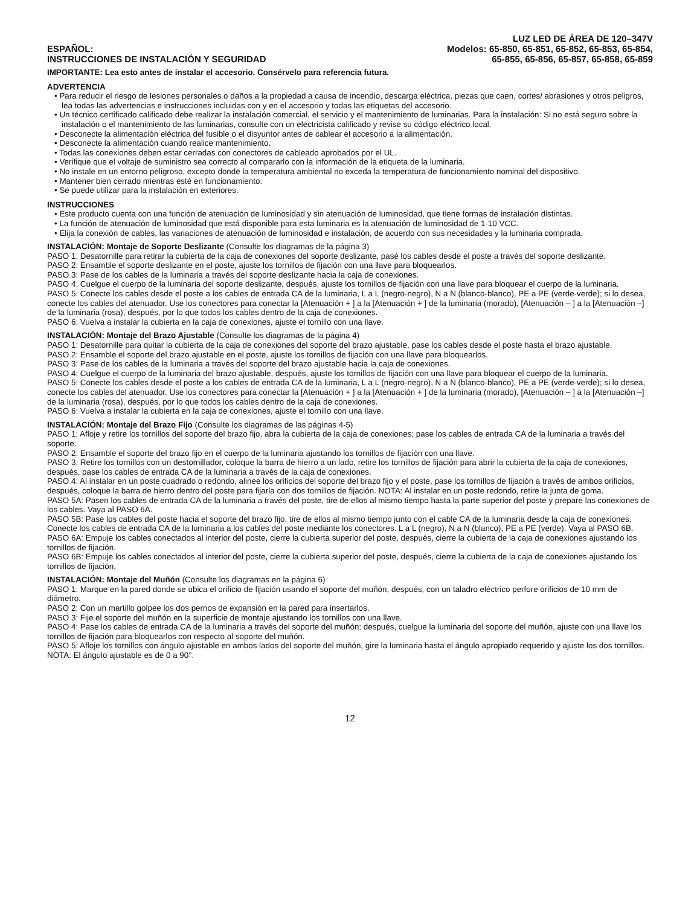ESPAÑOL:
INSTRUCCIONES DE INSTALACIÓN Y SEGURIDAD
LUZ LED DE ÁREA DE 120–347V
Modelos: 65-850, 65-851, 65-852, 65-853, 65-854,
65-855, 65-856, 65-857, 65-858, 65-859
IMPORTANTE: Lea esto antes de instalar el accesorio. Consérvelo para referencia futura.
ADVERTENCIA
• Para reducir el riesgo de lesiones personales o daños a la propiedad a causa de incendio, descarga eléctrica, piezas que caen, cortes/ abrasiones y otros peligros, lea todas las advertencias e instrucciones incluidas con y en el accesorio y todas las etiquetas del accesorio.
• Un técnico certificado calificado debe realizar la instalación comercial, el servicio y el mantenimiento de luminarias. Para la instalación: Si no está seguro sobre la instalación o el mantenimiento de las luminarias, consulte con un electricista calificado y revise su código eléctrico local.
• Desconecte la alimentación eléctrica del fusible o el disyuntor antes de cablear el accesorio a la alimentación.
• Desconecte la alimentación cuando realice mantenimiento.
• Todas las conexiones deben estar cerradas con conectores de cableado aprobados por el UL.
• Verifique que el voltaje de suministro sea correcto al compararlo con la información de la etiqueta de la luminaria.
• No instale en un entorno peligroso, excepto donde la temperatura ambiental no exceda la temperatura de funcionamiento nominal del dispositivo.
• Mantener bien cerrado mientras esté en funcionamiento.
• Se puede utilizar para la instalación en exteriores.
INSTRUCCIONES
• Este producto cuenta con una función de atenuación de luminosidad y sin atenuación de luminosidad, que tiene formas de instalación distintas.
• La función de atenuación de luminosidad que está disponible para esta luminaria es la atenuación de luminosidad de 1-10 VCC.
• Elija la conexión de cables, las variaciones de atenuación de luminosidad e instalación, de acuerdo con sus necesidades y la luminaria comprada.
INSTALACIÓN: Montaje de Soporte Deslizante (Consulte los diagramas de la página 3)
PASO 1: Desatornille para retirar la cubierta de la caja de conexiones del soporte deslizante, pasé los cables desde el poste a través del soporte deslizante.
PASO 2: Ensamble el soporte deslizante en el poste, ajuste los tornillos de fijación con una llave para bloquearlos.
PASO 3: Pase de los cables de la luminaria a través del soporte deslizante hacia la caja de conexiones.
PASO 4: Cuelgue el cuerpo de la luminaria del soporte deslizante, después, ajuste los tornillos de fijación con una llave para bloquear el cuerpo de la luminaria.
PASO 5: Conecte los cables desde el poste a los cables de entrada CA de la luminaria, L a L (negro-negro), N a N (blanco-blanco), PE a PE (verde-verde); si lo desea, conecte los cables del atenuador. Use los conectores para conectar la [Atenuación + ] a la [Atenuación + ] de la luminaria (morado), [Atenuación – ] a la [Atenuación –] de la luminaria (rosa), después, por lo que todos los cables dentro de la caja de conexiones.
PASO 6: Vuelva a instalar la cubierta en la caja de conexiones, ajuste el tornillo con una llave.
INSTALACIÓN: Montaje del Brazo Ajustable (Consulte los diagramas de la página 4)
PASO 1: Desatornille para quitar la cubierta de la caja de conexiones del soporte del brazo ajustable, pase los cables desde el poste hasta el brazo ajustable.
PASO 2: Ensamble el soporte del brazo ajustable en el poste, ajuste los tornillos de fijación con una llave para bloquearlos.
PASO 3: Pase de los cables de la luminaria a través del soporte del brazo ajustable hacia la caja de conexiones.
PASO 4: Cuelgue el cuerpo de la luminaria del brazo ajustable, después, ajuste los tornillos de fijación con una llave para bloquear el cuerpo de la luminaria.
PASO 5: Conecte los cables desde el poste a los cables de entrada CA de la luminaria, L a L (negro-negro), N a N (blanco-blanco), PE a PE (verde-verde); si lo desea, conecte los cables del atenuador. Use los conectores para conectar la [Atenuación + ] a la [Atenuación + ] de la luminaria (morado), [Atenuación – ] a la [Atenuación –] de la luminaria (rosa), después, por lo que todos los cables dentro de la caja de conexiones.
PASO 6: Vuelva a instalar la cubierta en la caja de conexiones, ajuste el tornillo con una llave.
INSTALACIÓN: Montaje del Brazo Fijo (Consulte los diagramas de las páginas 4-5)
PASO 1: Afloje y retire los tornillos del soporte del brazo fijo, abra la cubierta de la caja de conexiones; pase los cables de entrada CA de la luminaria a través del soporte.
PASO 2: Ensamble el soporte del brazo fijo en el cuerpo de la luminaria ajustando los tornillos de fijación con una llave.
PASO 3: Retire los tornillos con un destornillador, coloque la barra de hierro a un lado, retire los tornillos de fijación para abrir la cubierta de la caja de conexiones, después, pase los cables de entrada CA de la luminaria a través de la caja de conexiones.
PASO 4: Al instalar en un poste cuadrado o redondo, alinee los orificios del soporte del brazo fijo y el poste, pase los tornillos de fijación a través de ambos orificios, después, coloque la barra de hierro dentro del poste para fijarla con dos tornillos de fijación. NOTA: Al instalar en un poste redondo, retire la junta de goma.
PASO 5A: Pasen los cables de entrada CA de la luminaria a través del poste, tire de ellos al mismo tiempo hasta la parte superior del poste y prepare las conexiones de los cables. Vaya al PASO 6A.
PASO 5B: Pase los cables del poste hacia el soporte del brazo fijo, tire de ellos al mismo tiempo junto con el cable CA de la luminaria desde la caja de conexiones. Conecte los cables de entrada CA de la luminaria a los cables del poste mediante los conectores. L a L (negro), N a N (blanco), PE a PE (verde). Vaya al PASO 6B.
PASO 6A: Empuje los cables conectados al interior del poste, cierre la cubierta superior del poste, después, cierre la cubierta de la caja de conexiones ajustando los tornillos de fijación.
PASO 6B: Empuje los cables conectados al interior del poste, cierre la cubierta superior del poste, después, cierre la cubierta de la caja de conexiones ajustando los tornillos de fijación.
INSTALACIÓN: Montaje del Muñón (Consulte los diagramas en la página 6)
PASO 1: Marque en la pared donde se ubica el orificio de fijación usando el soporte del muñón, después, con un taladro eléctrico perfore orificios de 10 mm de diámetro.
PASO 2: Con un martillo golpee los dos pernos de expansión en la pared para insertarlos.
PASO 3: Fije el soporte del muñón en la superficie de montaje ajustando los tornillos con una llave.
PASO 4: Pase los cables de entrada CA de la luminaria a través del soporte del muñón; después, cuelgue la luminaria del soporte del muñón, ajuste con una llave los tornillos de fijación para bloquearlos con respecto al soporte del muñón.
PASO 5: Afloje los tornillos con ángulo ajustable en ambos lados del soporte del muñón, gire la luminaria hasta el ángulo apropiado requerido y ajuste los dos tornillos. NOTA: El ángulo ajustable es de 0 a 90°.
12